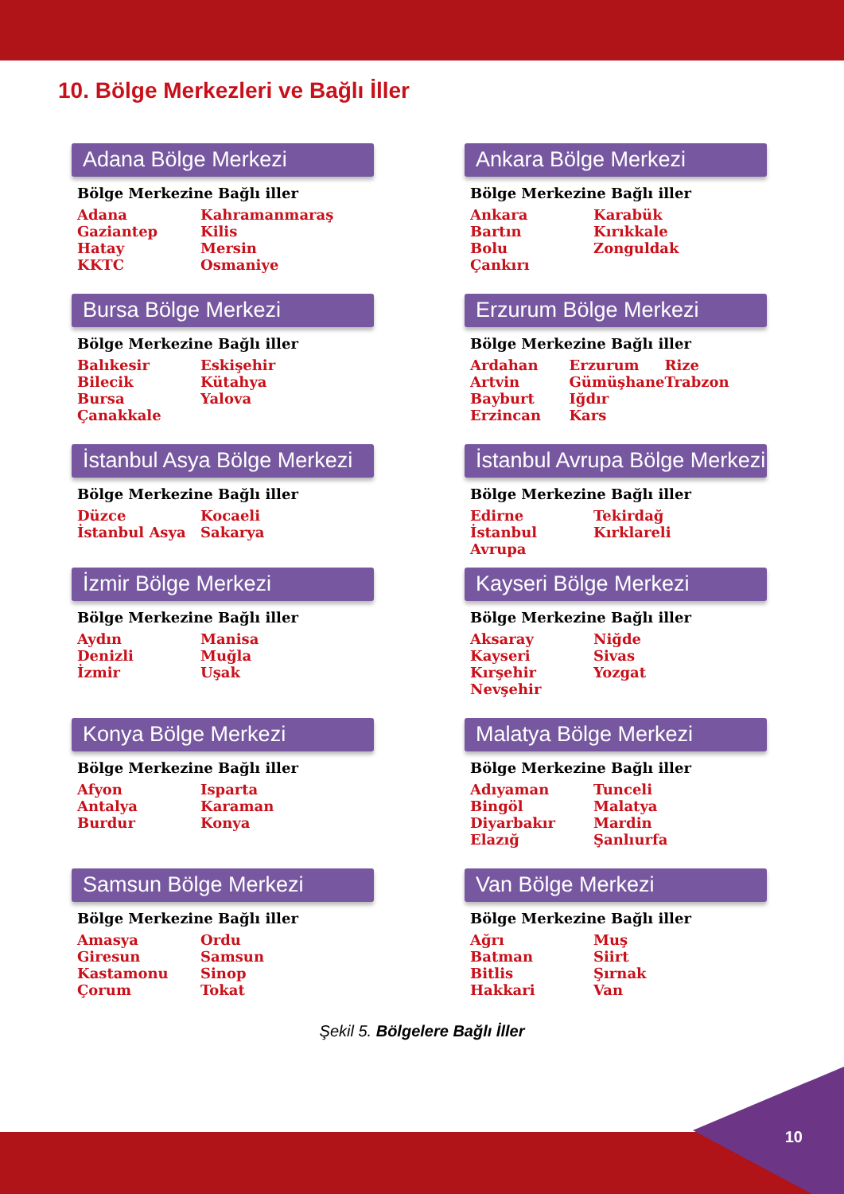10. Bölge Merkezleri ve Bağlı İller
Adana Bölge Merkezi
Bölge Merkezine Bağlı iller
Adana
Gaziantep
Hatay
KKTC
Kahramanmaraş
Kilis
Mersin
Osmaniye
Ankara Bölge Merkezi
Bölge Merkezine Bağlı iller
Ankara
Bartın
Bolu
Çankırı
Karabük
Kırıkkale
Zonguldak
Bursa Bölge Merkezi
Bölge Merkezine Bağlı iller
Balıkesir
Bilecik
Bursa
Çanakkale
Eskişehir
Kütahya
Yalova
Erzurum Bölge Merkezi
Bölge Merkezine Bağlı iller
Ardahan
Artvin
Bayburt
Erzincan
Erzurum
Gümüşhane
Iğdır
Kars
Rize
Trabzon
İstanbul Asya Bölge Merkezi
Bölge Merkezine Bağlı iller
Düzce
İstanbul Asya
Kocaeli
Sakarya
İstanbul Avrupa Bölge Merkezi
Bölge Merkezine Bağlı iller
Edirne
İstanbul
Avrupa
Tekirdağ
Kırklareli
İzmir Bölge Merkezi
Bölge Merkezine Bağlı iller
Aydın
Denizli
İzmir
Manisa
Muğla
Uşak
Kayseri Bölge Merkezi
Bölge Merkezine Bağlı iller
Aksaray
Kayseri
Kırşehir
Nevşehir
Niğde
Sivas
Yozgat
Konya Bölge Merkezi
Bölge Merkezine Bağlı iller
Afyon
Antalya
Burdur
Isparta
Karaman
Konya
Malatya Bölge Merkezi
Bölge Merkezine Bağlı iller
Adıyaman
Bingöl
Diyarbakır
Elazığ
Tunceli
Malatya
Mardin
Şanlıurfa
Samsun Bölge Merkezi
Bölge Merkezine Bağlı iller
Amasya
Giresun
Kastamonu
Çorum
Ordu
Samsun
Sinop
Tokat
Van Bölge Merkezi
Bölge Merkezine Bağlı iller
Ağrı
Batman
Bitlis
Hakkari
Muş
Siirt
Şırnak
Van
Şekil 5. Bölgelere Bağlı İller
10